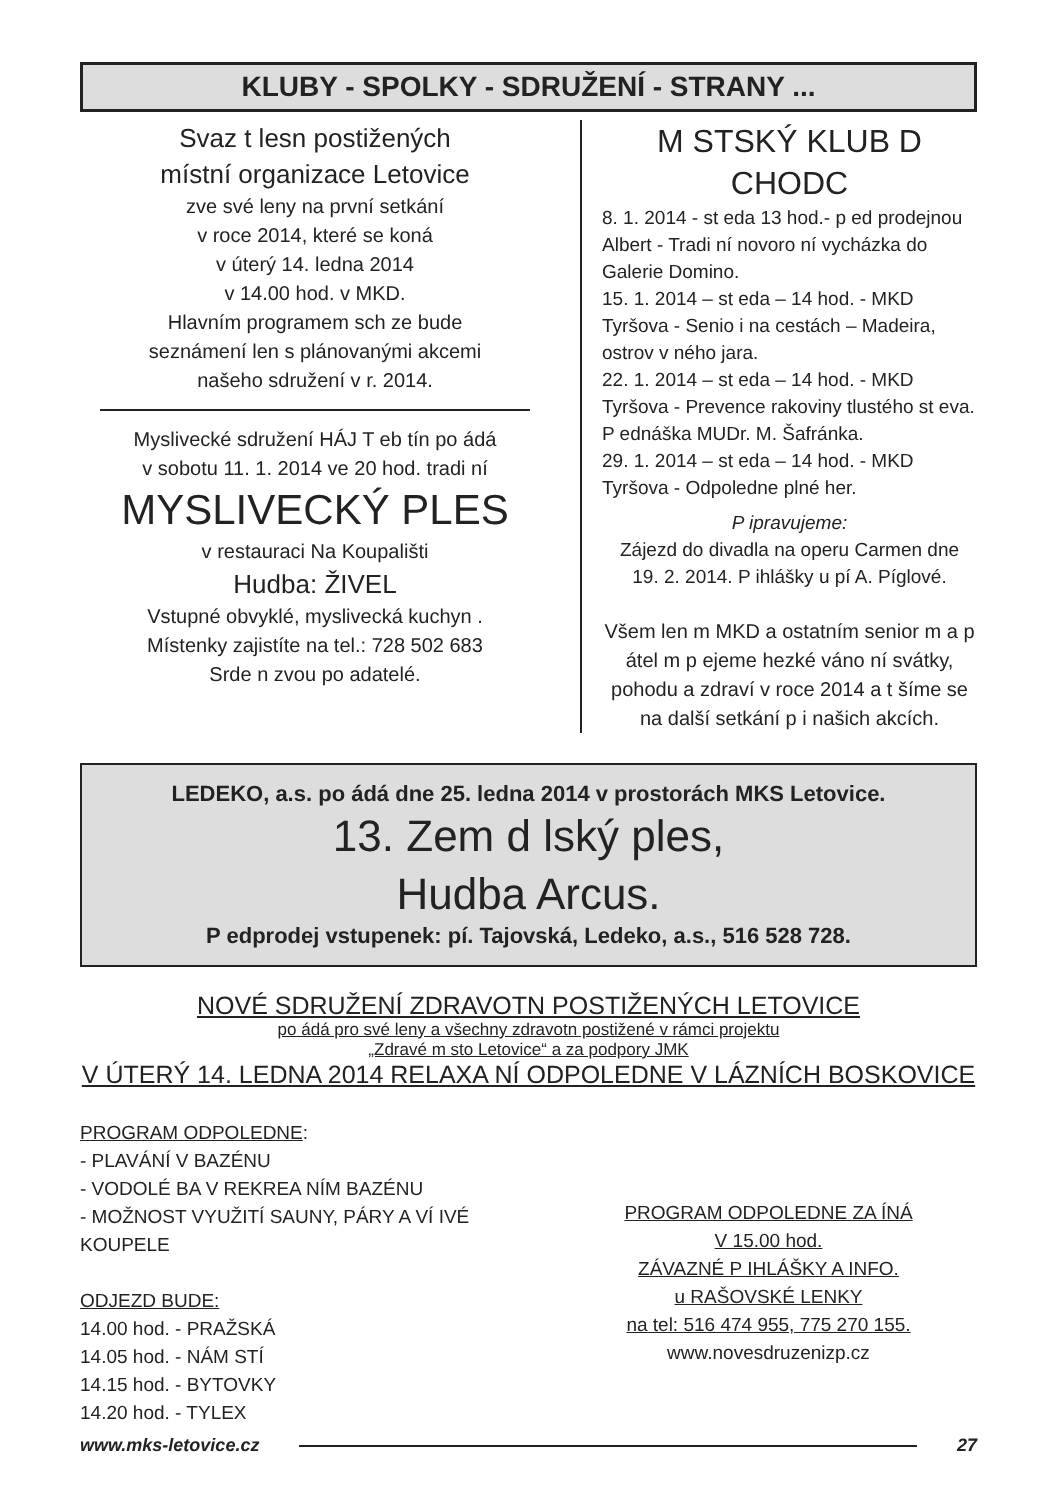KLUBY - SPOLKY - SDRUŽENÍ - STRANY ...
Svaz t lesn postižených
místní organizace Letovice
zve své leny na první setkání
v roce 2014, které se koná
v úterý 14. ledna 2014
v 14.00 hod. v MKD.
Hlavním programem sch ze bude
seznámení len s plánovanými akcemi
našeho sdružení v r. 2014.
Myslivecké sdružení HÁJ T eb tín po ádá
v sobotu 11. 1. 2014 ve 20 hod. tradi ní
MYSLIVECKÝ PLES
v restauraci Na Koupališti
Hudba: ŽIVEL
Vstupné obvyklé, myslivecká kuchyn .
Místenky zajistíte na tel.: 728 502 683
Srde n zvou po adatelé.
M STSKÝ KLUB D CHODC
8. 1. 2014 - st eda 13 hod.- p ed prodejnou Albert - Tradi ní novoro ní vycházka do Galerie Domino.
15. 1. 2014 – st eda – 14 hod. - MKD Tyršova - Senio i na cestách – Madeira, ostrov v ného jara.
22. 1. 2014 – st eda – 14 hod. - MKD Tyršova - Prevence rakoviny tlustého st eva. P ednáška MUDr. M. Šafránka.
29. 1. 2014 – st eda – 14 hod. - MKD Tyršova - Odpoledne plné her.
P ipravujeme:
Zájezd do divadla na operu Carmen dne
19. 2. 2014. P ihlášky u pí A. Píglové.
Všem len m MKD a ostatním senior m a p átel m p ejeme hezké váno ní svátky, pohodu a zdraví v roce 2014 a t šíme se na další setkání p i našich akcích.
LEDEKO, a.s. po ádá dne 25. ledna 2014 v prostorách MKS Letovice.
13. Zem d lský ples,
Hudba Arcus.
P edprodej vstupenek: pí. Tajovská, Ledeko, a.s., 516 528 728.
NOVÉ SDRUŽENÍ ZDRAVOTN POSTIŽENÝCH LETOVICE
po ádá pro své leny a všechny zdravotn postižené v rámci projektu
„Zdravé m sto Letovice“ a za podpory JMK
V ÚTERÝ 14. LEDNA 2014 RELAXA NÍ ODPOLEDNE V LÁZNÍCH BOSKOVICE
PROGRAM ODPOLEDNE:
- PLAVÁNÍ V BAZÉNU
- VODOLÉ BA V REKREA NÍM BAZÉNU
- MOŽNOST VYUŽITÍ SAUNY, PÁRY A VÍ IVÉ KOUPELE
ODJEZD BUDE:
14.00 hod. - PRAŽSKÁ
14.05 hod. - NÁM STÍ
14.15 hod. - BYTOVKY
14.20 hod. - TYLEX
PROGRAM ODPOLEDNE ZA ÍNÁ
V 15.00 hod.
ZÁVAZNÉ P IHLÁŠKY A INFO.
u RAŠOVSKÉ LENKY
na tel: 516 474 955, 775 270 155.
www.novesdruzenizp.cz
www.mks-letovice.cz 27